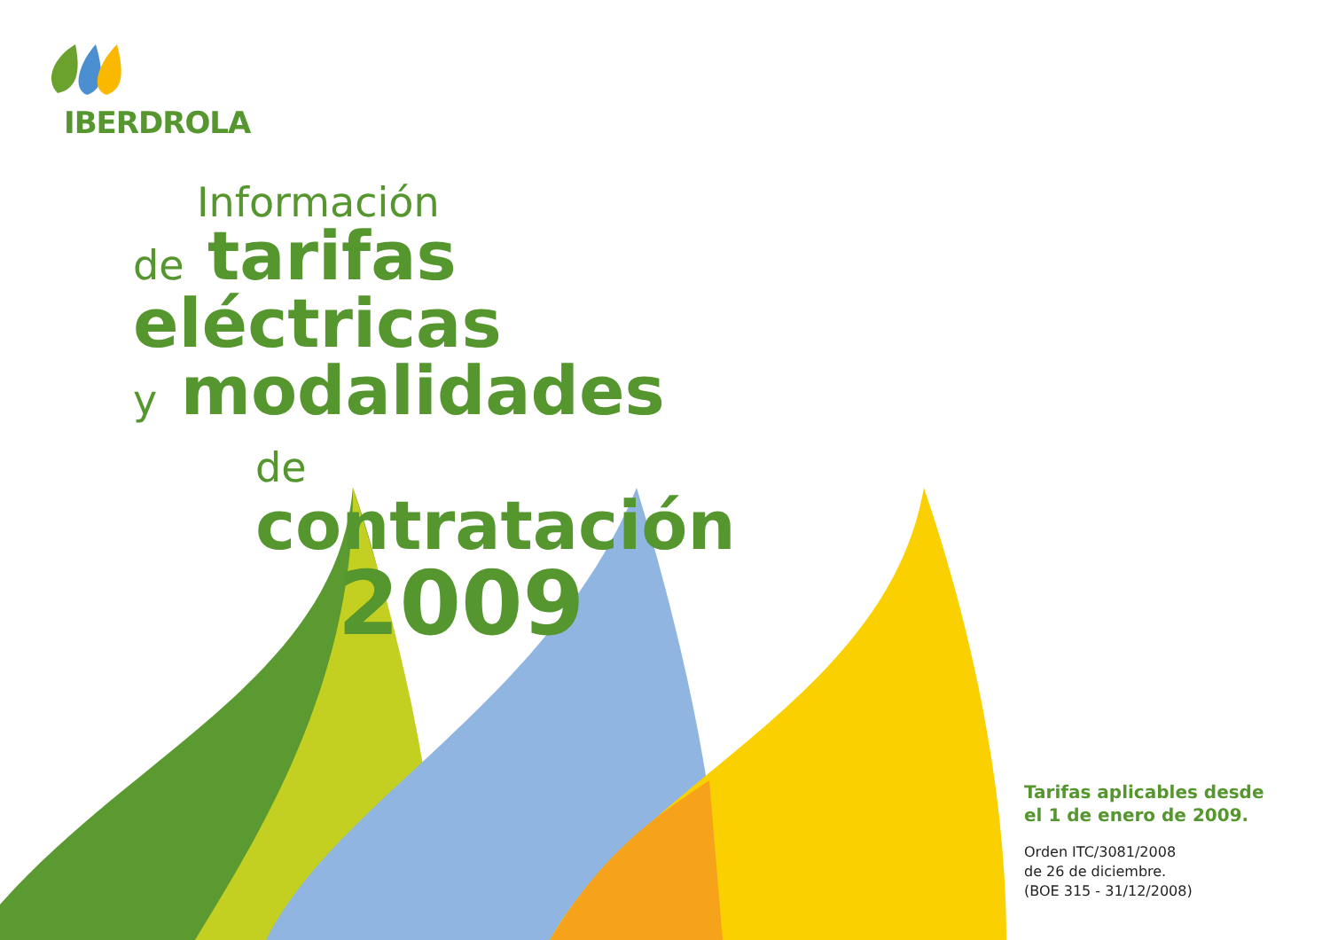IBERDROLA
Información
de tarifas eléctricas
y modalidades
de contratación
2009
Tarifas aplicables desde
el 1 de enero de 2009.
Orden ITC/3081/2008
de 26 de diciembre.
(BOE 315 - 31/12/2008)